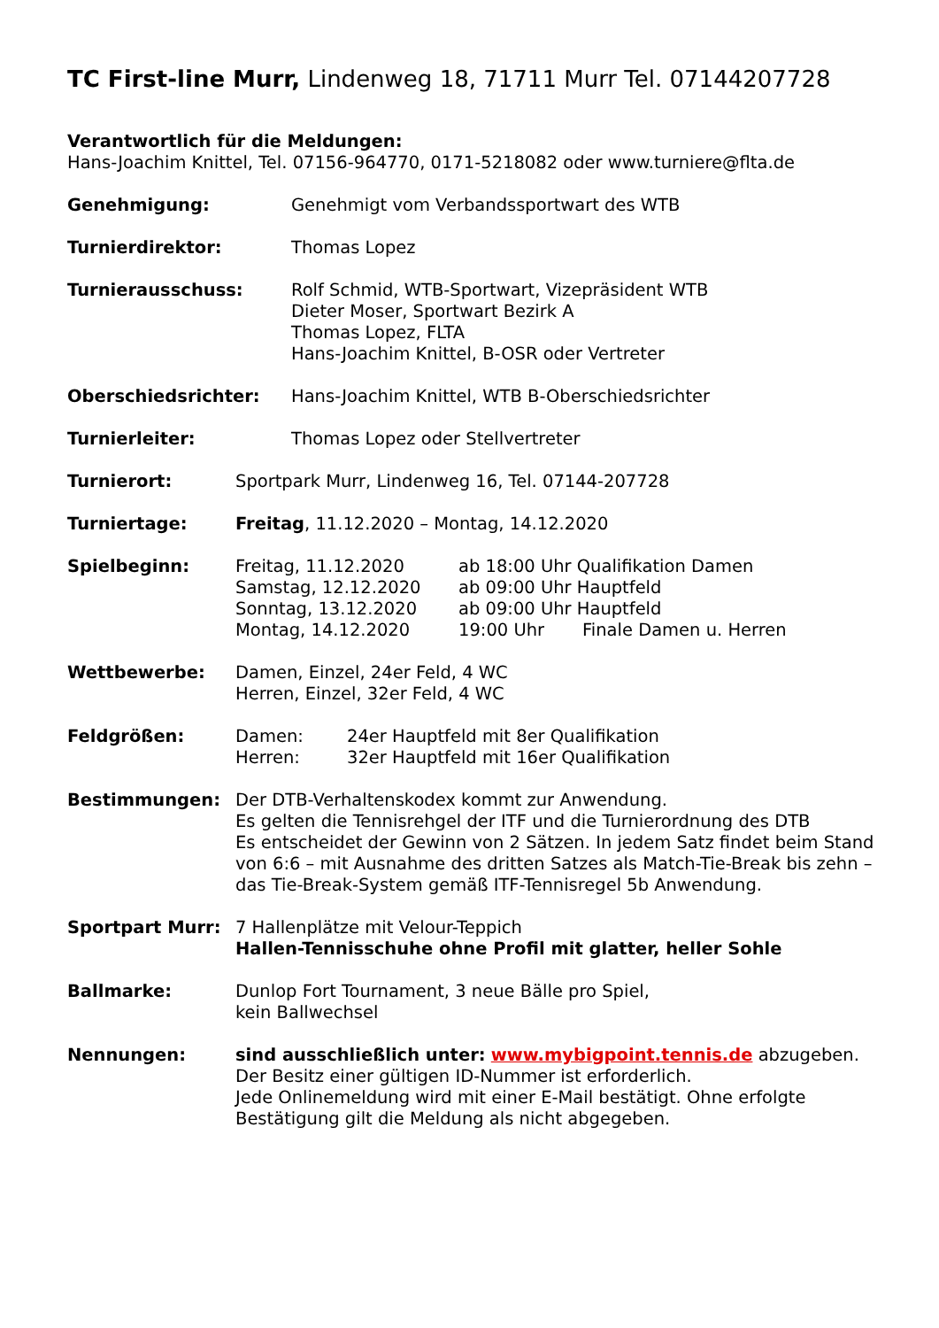TC First-line Murr, Lindenweg 18, 71711 Murr Tel. 07144207728
Verantwortlich für die Meldungen:
Hans-Joachim Knittel, Tel. 07156-964770, 0171-5218082 oder www.turniere@flta.de
Genehmigung: Genehmigt vom Verbandssportwart des WTB
Turnierdirektor: Thomas Lopez
Turnierausschuss: Rolf Schmid, WTB-Sportwart, Vizepräsident WTB
Dieter Moser, Sportwart Bezirk A
Thomas Lopez, FLTA
Hans-Joachim Knittel, B-OSR oder Vertreter
Oberschiedsrichter: Hans-Joachim Knittel, WTB B-Oberschiedsrichter
Turnierleiter: Thomas Lopez oder Stellvertreter
Turnierort: Sportpark Murr, Lindenweg 16, Tel. 07144-207728
Turniertage: Freitag, 11.12.2020 – Montag, 14.12.2020
Spielbeginn: Freitag, 11.12.2020 ab 18:00 Uhr Qualifikation Damen
Samstag, 12.12.2020 ab 09:00 Uhr Hauptfeld
Sonntag, 13.12.2020 ab 09:00 Uhr Hauptfeld
Montag, 14.12.2020 19:00 Uhr Finale Damen u. Herren
Wettbewerbe: Damen, Einzel, 24er Feld, 4 WC
Herren, Einzel, 32er Feld, 4 WC
Feldgrößen: Damen: 24er Hauptfeld mit 8er Qualifikation
Herren: 32er Hauptfeld mit 16er Qualifikation
Bestimmungen: Der DTB-Verhaltenskodex kommt zur Anwendung.
Es gelten die Tennisrehgel der ITF und die Turnierordnung des DTB
Es entscheidet der Gewinn von 2 Sätzen. In jedem Satz findet beim Stand von 6:6 – mit Ausnahme des dritten Satzes als Match-Tie-Break bis zehn – das Tie-Break-System gemäß ITF-Tennisregel 5b Anwendung.
Sportpart Murr: 7 Hallenplätze mit Velour-Teppich
Hallen-Tennisschuhe ohne Profil mit glatter, heller Sohle
Ballmarke: Dunlop Fort Tournament, 3 neue Bälle pro Spiel,
kein Ballwechsel
Nennungen: sind ausschließlich unter: www.mybigpoint.tennis.de abzugeben.
Der Besitz einer gültigen ID-Nummer ist erforderlich.
Jede Onlinemeldung wird mit einer E-Mail bestätigt. Ohne erfolgte Bestätigung gilt die Meldung als nicht abgegeben.